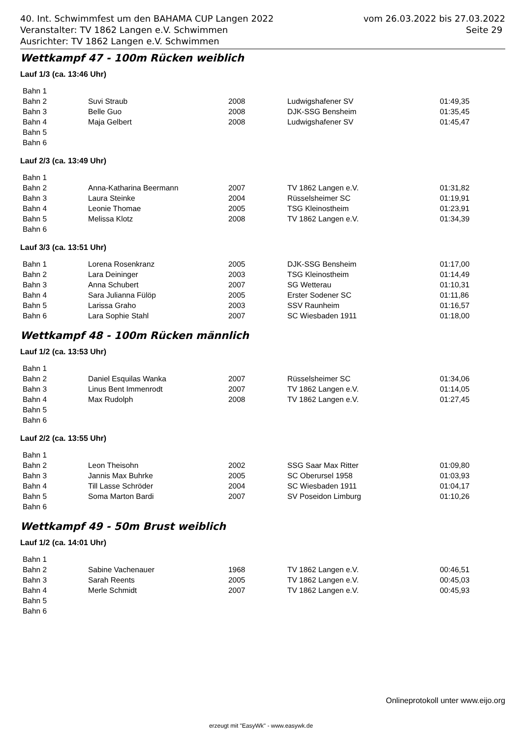vom 26.03.2022 bis 27.03.2022
Seite 29
40. Int. Schwimmfest um den BAHAMA CUP Langen 2022
Veranstalter: TV 1862 Langen e.V. Schwimmen
Ausrichter: TV 1862 Langen e.V. Schwimmen
Wettkampf 47 - 100m Rücken weiblich
Lauf 1/3 (ca. 13:46 Uhr)
| Bahn 1 | | | | |
| Bahn 2 | Suvi Straub | 2008 | Ludwigshafener SV | 01:49,35 |
| Bahn 3 | Belle Guo | 2008 | DJK-SSG Bensheim | 01:35,45 |
| Bahn 4 | Maja Gelbert | 2008 | Ludwigshafener SV | 01:45,47 |
| Bahn 5 | | | | |
| Bahn 6 | | | | |
Lauf 2/3 (ca. 13:49 Uhr)
| Bahn 1 | | | | |
| Bahn 2 | Anna-Katharina Beermann | 2007 | TV 1862 Langen e.V. | 01:31,82 |
| Bahn 3 | Laura Steinke | 2004 | Rüsselsheimer SC | 01:19,91 |
| Bahn 4 | Leonie Thomae | 2005 | TSG Kleinostheim | 01:23,91 |
| Bahn 5 | Melissa Klotz | 2008 | TV 1862 Langen e.V. | 01:34,39 |
| Bahn 6 | | | | |
Lauf 3/3 (ca. 13:51 Uhr)
| Bahn 1 | Lorena Rosenkranz | 2005 | DJK-SSG Bensheim | 01:17,00 |
| Bahn 2 | Lara Deininger | 2003 | TSG Kleinostheim | 01:14,49 |
| Bahn 3 | Anna Schubert | 2007 | SG Wetterau | 01:10,31 |
| Bahn 4 | Sara Julianna Fülöp | 2005 | Erster Sodener SC | 01:11,86 |
| Bahn 5 | Larissa Graho | 2003 | SSV Raunheim | 01:16,57 |
| Bahn 6 | Lara Sophie Stahl | 2007 | SC Wiesbaden 1911 | 01:18,00 |
Wettkampf 48 - 100m Rücken männlich
Lauf 1/2 (ca. 13:53 Uhr)
| Bahn 1 | | | | |
| Bahn 2 | Daniel Esquilas Wanka | 2007 | Rüsselsheimer SC | 01:34,06 |
| Bahn 3 | Linus Bent Immenrodt | 2007 | TV 1862 Langen e.V. | 01:14,05 |
| Bahn 4 | Max Rudolph | 2008 | TV 1862 Langen e.V. | 01:27,45 |
| Bahn 5 | | | | |
| Bahn 6 | | | | |
Lauf 2/2 (ca. 13:55 Uhr)
| Bahn 1 | | | | |
| Bahn 2 | Leon Theisohn | 2002 | SSG Saar Max Ritter | 01:09,80 |
| Bahn 3 | Jannis Max Buhrke | 2005 | SC Oberursel 1958 | 01:03,93 |
| Bahn 4 | Till Lasse Schröder | 2004 | SC Wiesbaden 1911 | 01:04,17 |
| Bahn 5 | Soma Marton Bardi | 2007 | SV Poseidon Limburg | 01:10,26 |
| Bahn 6 | | | | |
Wettkampf 49 - 50m Brust weiblich
Lauf 1/2 (ca. 14:01 Uhr)
| Bahn 1 | | | | |
| Bahn 2 | Sabine Vachenauer | 1968 | TV 1862 Langen e.V. | 00:46,51 |
| Bahn 3 | Sarah Reents | 2005 | TV 1862 Langen e.V. | 00:45,03 |
| Bahn 4 | Merle Schmidt | 2007 | TV 1862 Langen e.V. | 00:45,93 |
| Bahn 5 | | | | |
| Bahn 6 | | | | |
Onlineprotokoll unter www.eijo.org
erzeugt mit "EasyWk" - www.easywk.de